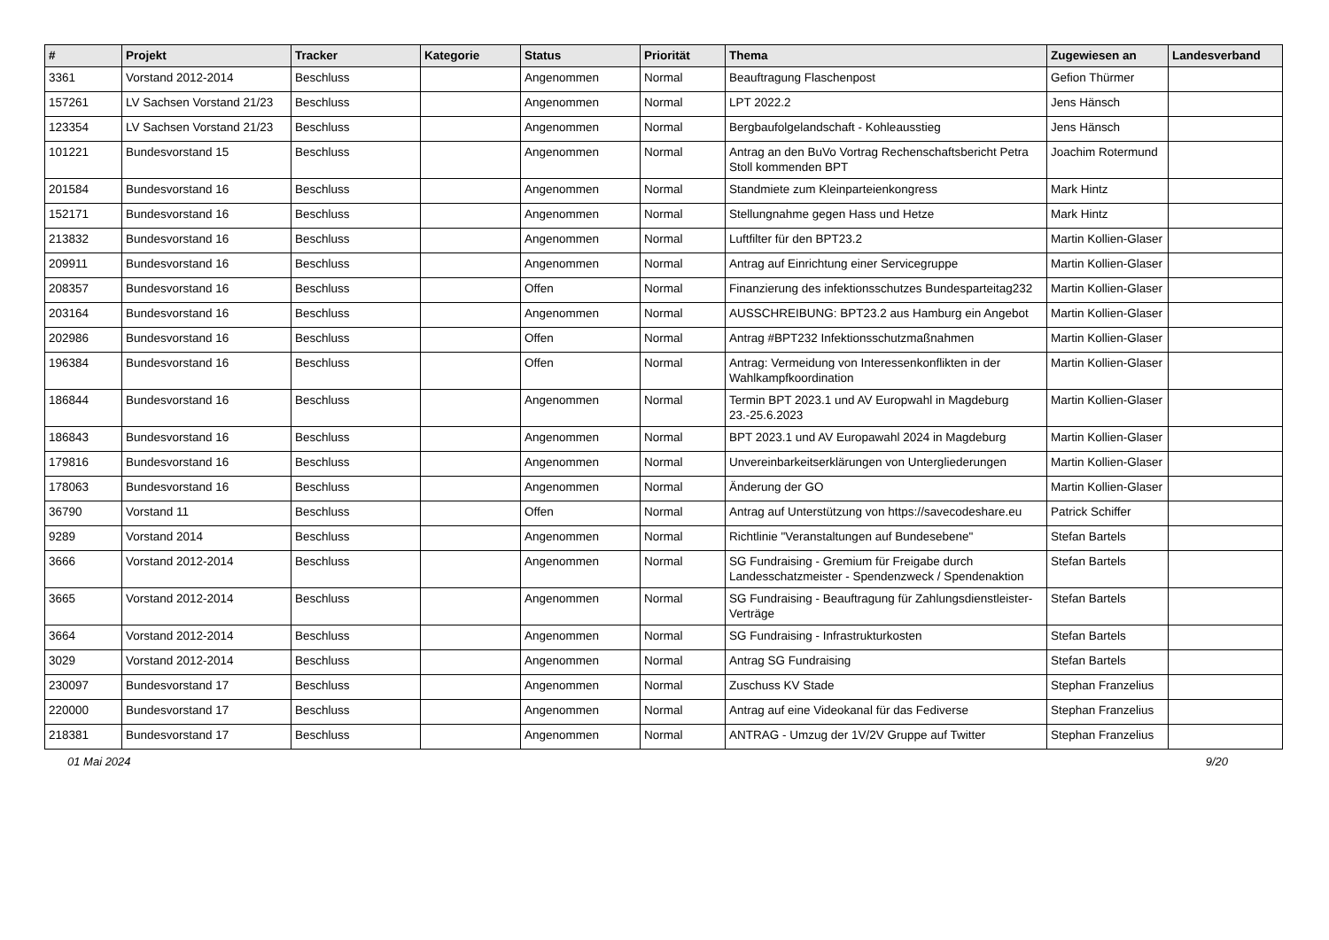| # | Projekt | Tracker | Kategorie | Status | Priorität | Thema | Zugewiesen an | Landesverband |
| --- | --- | --- | --- | --- | --- | --- | --- | --- |
| 3361 | Vorstand 2012-2014 | Beschluss | | Angenommen | Normal | Beauftragung Flaschenpost | Gefion Thürmer | |
| 157261 | LV Sachsen Vorstand 21/23 | Beschluss | | Angenommen | Normal | LPT 2022.2 | Jens Hänsch | |
| 123354 | LV Sachsen Vorstand 21/23 | Beschluss | | Angenommen | Normal | Bergbaufolgelandschaft - Kohleausstieg | Jens Hänsch | |
| 101221 | Bundesvorstand 15 | Beschluss | | Angenommen | Normal | Antrag an den BuVo Vortrag Rechenschaftsbericht Petra Stoll kommenden BPT | Joachim Rotermund | |
| 201584 | Bundesvorstand 16 | Beschluss | | Angenommen | Normal | Standmiete zum Kleinparteienkongress | Mark Hintz | |
| 152171 | Bundesvorstand 16 | Beschluss | | Angenommen | Normal | Stellungnahme gegen Hass und Hetze | Mark Hintz | |
| 213832 | Bundesvorstand 16 | Beschluss | | Angenommen | Normal | Luftfilter für den BPT23.2 | Martin Kollien-Glaser | |
| 209911 | Bundesvorstand 16 | Beschluss | | Angenommen | Normal | Antrag auf Einrichtung einer Servicegruppe | Martin Kollien-Glaser | |
| 208357 | Bundesvorstand 16 | Beschluss | | Offen | Normal | Finanzierung des infektionsschutzes Bundesparteitag232 | Martin Kollien-Glaser | |
| 203164 | Bundesvorstand 16 | Beschluss | | Angenommen | Normal | AUSSCHREIBUNG: BPT23.2 aus Hamburg ein Angebot | Martin Kollien-Glaser | |
| 202986 | Bundesvorstand 16 | Beschluss | | Offen | Normal | Antrag #BPT232 Infektionsschutzmaßnahmen | Martin Kollien-Glaser | |
| 196384 | Bundesvorstand 16 | Beschluss | | Offen | Normal | Antrag: Vermeidung von Interessenkonflikten in der Wahlkampfkoordination | Martin Kollien-Glaser | |
| 186844 | Bundesvorstand 16 | Beschluss | | Angenommen | Normal | Termin BPT 2023.1 und AV Europwahl in Magdeburg 23.-25.6.2023 | Martin Kollien-Glaser | |
| 186843 | Bundesvorstand 16 | Beschluss | | Angenommen | Normal | BPT 2023.1 und AV Europawahl 2024 in Magdeburg | Martin Kollien-Glaser | |
| 179816 | Bundesvorstand 16 | Beschluss | | Angenommen | Normal | Unvereinbarkeitserklärungen von Untergliederungen | Martin Kollien-Glaser | |
| 178063 | Bundesvorstand 16 | Beschluss | | Angenommen | Normal | Änderung der GO | Martin Kollien-Glaser | |
| 36790 | Vorstand 11 | Beschluss | | Offen | Normal | Antrag auf Unterstützung von https://savecodeshare.eu | Patrick Schiffer | |
| 9289 | Vorstand 2014 | Beschluss | | Angenommen | Normal | Richtlinie "Veranstaltungen auf Bundesebene" | Stefan Bartels | |
| 3666 | Vorstand 2012-2014 | Beschluss | | Angenommen | Normal | SG Fundraising - Gremium für Freigabe durch Landesschatzmeister - Spendenzweck / Spendenaktion | Stefan Bartels | |
| 3665 | Vorstand 2012-2014 | Beschluss | | Angenommen | Normal | SG Fundraising - Beauftragung für Zahlungsdienstleister-Verträge | Stefan Bartels | |
| 3664 | Vorstand 2012-2014 | Beschluss | | Angenommen | Normal | SG Fundraising - Infrastrukturkosten | Stefan Bartels | |
| 3029 | Vorstand 2012-2014 | Beschluss | | Angenommen | Normal | Antrag SG Fundraising | Stefan Bartels | |
| 230097 | Bundesvorstand 17 | Beschluss | | Angenommen | Normal | Zuschuss KV Stade | Stephan Franzelius | |
| 220000 | Bundesvorstand 17 | Beschluss | | Angenommen | Normal | Antrag auf eine Videokanal für das Fediverse | Stephan Franzelius | |
| 218381 | Bundesvorstand 17 | Beschluss | | Angenommen | Normal | ANTRAG - Umzug der 1V/2V Gruppe auf Twitter | Stephan Franzelius | |
01 Mai 2024 9/20